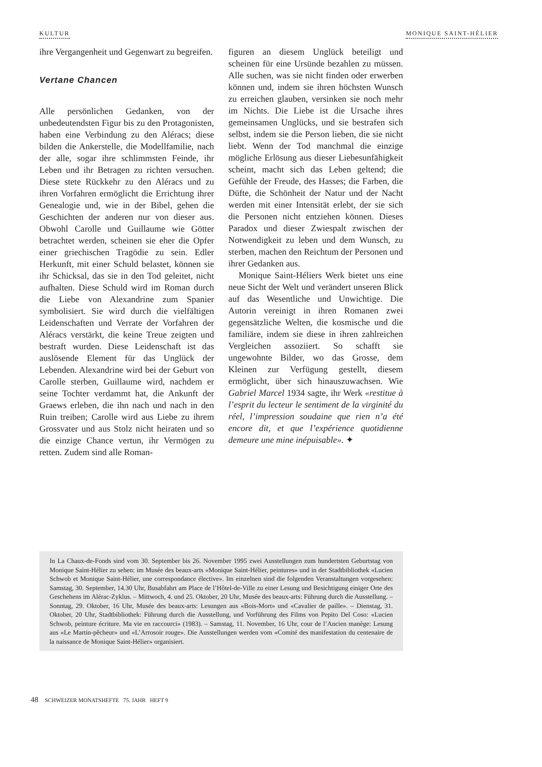KULTUR MONIQUE SAINT-HÉLIER
ihre Vergangenheit und Gegenwart zu begreifen.
Vertane Chancen
Alle persönlichen Gedanken, von der unbedeutendsten Figur bis zu den Protagonisten, haben eine Verbindung zu den Aléracs; diese bilden die Ankerstelle, die Modellfamilie, nach der alle, sogar ihre schlimmsten Feinde, ihr Leben und ihr Betragen zu richten versuchen. Diese stete Rückkehr zu den Aléracs und zu ihren Vorfahren ermöglicht die Errichtung ihrer Genealogie und, wie in der Bibel, gehen die Geschichten der anderen nur von dieser aus. Obwohl Carolle und Guillaume wie Götter betrachtet werden, scheinen sie eher die Opfer einer griechischen Tragödie zu sein. Edler Herkunft, mit einer Schuld belastet, können sie ihr Schicksal, das sie in den Tod geleitet, nicht aufhalten. Diese Schuld wird im Roman durch die Liebe von Alexandrine zum Spanier symbolisiert. Sie wird durch die vielfältigen Leidenschaften und Verrate der Vorfahren der Aléracs verstärkt, die keine Treue zeigten und bestraft wurden. Diese Leidenschaft ist das auslösende Element für das Unglück der Lebenden. Alexandrine wird bei der Geburt von Carolle sterben, Guillaume wird, nachdem er seine Tochter verdammt hat, die Ankunft der Graews erleben, die ihn nach und nach in den Ruin treiben; Carolle wird aus Liebe zu ihrem Grossvater und aus Stolz nicht heiraten und so die einzige Chance vertun, ihr Vermögen zu retten. Zudem sind alle Roman-
figuren an diesem Unglück beteiligt und scheinen für eine Ursünde bezahlen zu müssen. Alle suchen, was sie nicht finden oder erwerben können und, indem sie ihren höchsten Wunsch zu erreichen glauben, versinken sie noch mehr im Nichts. Die Liebe ist die Ursache ihres gemeinsamen Unglücks, und sie bestrafen sich selbst, indem sie die Person lieben, die sie nicht liebt. Wenn der Tod manchmal die einzige mögliche Erlösung aus dieser Liebesunfähigkeit scheint, macht sich das Leben geltend; die Gefühle der Freude, des Hasses; die Farben, die Düfte, die Schönheit der Natur und der Nacht werden mit einer Intensität erlebt, der sie sich die Personen nicht entziehen können. Dieses Paradox und dieser Zwiespalt zwischen der Notwendigkeit zu leben und dem Wunsch, zu sterben, machen den Reichtum der Personen und ihrer Gedanken aus.
Monique Saint-Héliers Werk bietet uns eine neue Sicht der Welt und verändert unseren Blick auf das Wesentliche und Unwichtige. Die Autorin vereinigt in ihren Romanen zwei gegensätzliche Welten, die kosmische und die familiäre, indem sie diese in ihren zahlreichen Vergleichen assoziiert. So schafft sie ungewohnte Bilder, wo das Grosse, dem Kleinen zur Verfügung gestellt, diesem ermöglicht, über sich hinauszuwachsen. Wie Gabriel Marcel 1934 sagte, ihr Werk «restitue à l’esprit du lecteur le sentiment de la virginité du réel, l’impression soudaine que rien n’a été encore dit, et que l’expérience quotidienne demeure une mine inépuisable». ✦
In La Chaux-de-Fonds sind vom 30. September bis 26. November 1995 zwei Ausstellungen zum hundertsten Geburtstag von Monique Saint-Hélier zu sehen: im Musée des beaux-arts «Monique Saint-Hélier, peintures» und in der Stadtbibliothek «Lucien Schwob et Monique Saint-Hélier, une correspondance élective». Im einzelnen sind die folgenden Veranstaltungen vorgesehen: Samstag, 30. September, 14.30 Uhr, Busabfahrt am Place de l’Hôtel-de-Ville zu einer Lesung und Besichtigung einiger Orte des Geschehens im Alérac-Zyklus. – Mittwoch, 4. und 25. Oktober, 20 Uhr, Musée des beaux-arts: Führung durch die Ausstellung. – Sonntag, 29. Oktober, 16 Uhr, Musée des beaux-arts: Lesungen aus «Bois-Mort» und «Cavalier de paille». – Dienstag, 31. Oktober, 20 Uhr, Stadtbibliothek: Führung durch die Ausstellung, und Vorführung des Films von Pepito Del Coso: «Lucien Schwob, peinture écriture. Ma vie en raccourci» (1983). – Samstag, 11. November, 16 Uhr, cour de l’Ancien manège: Lesung aus «Le Martin-pêcheur» und «L’Arrosoir rouge». Die Ausstellungen werden vom «Comité des manifestation du centenaire de la naissance de Monique Saint-Hélier» organisiert.
48 SCHWEIZER MONATSHEFTE 75. JAHR HEFT 9